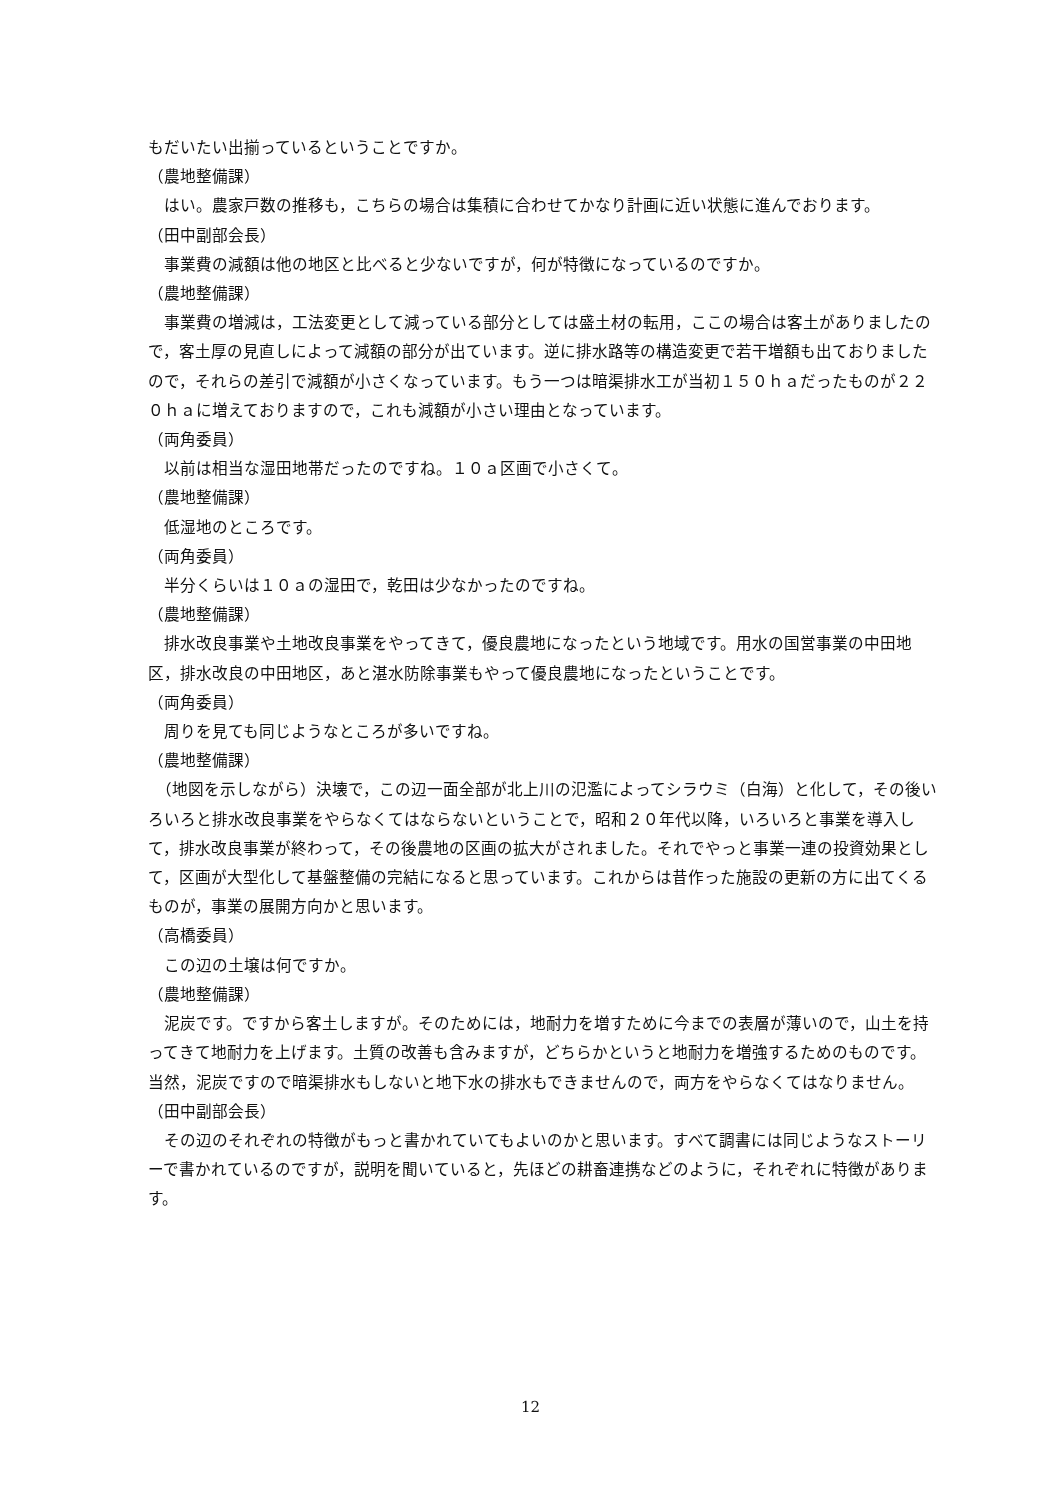もだいたい出揃っているということですか。
（農地整備課）
　はい。農家戸数の推移も，こちらの場合は集積に合わせてかなり計画に近い状態に進んでおります。
（田中副部会長）
　事業費の減額は他の地区と比べると少ないですが，何が特徴になっているのですか。
（農地整備課）
　事業費の増減は，工法変更として減っている部分としては盛土材の転用，ここの場合は客土がありましたので，客土厚の見直しによって減額の部分が出ています。逆に排水路等の構造変更で若干増額も出ておりましたので，それらの差引で減額が小さくなっています。もう一つは暗渠排水工が当初１５０ｈａだったものが２２０ｈａに増えておりますので，これも減額が小さい理由となっています。
（両角委員）
　以前は相当な湿田地帯だったのですね。１０ａ区画で小さくて。
（農地整備課）
　低湿地のところです。
（両角委員）
　半分くらいは１０ａの湿田で，乾田は少なかったのですね。
（農地整備課）
　排水改良事業や土地改良事業をやってきて，優良農地になったという地域です。用水の国営事業の中田地区，排水改良の中田地区，あと湛水防除事業もやって優良農地になったということです。
（両角委員）
　周りを見ても同じようなところが多いですね。
（農地整備課）
　（地図を示しながら）決壊で，この辺一面全部が北上川の氾濫によってシラウミ（白海）と化して，その後いろいろと排水改良事業をやらなくてはならないということで，昭和２０年代以降，いろいろと事業を導入して，排水改良事業が終わって，その後農地の区画の拡大がされました。それでやっと事業一連の投資効果として，区画が大型化して基盤整備の完結になると思っています。これからは昔作った施設の更新の方に出てくるものが，事業の展開方向かと思います。
（高橋委員）
　この辺の土壌は何ですか。
（農地整備課）
　泥炭です。ですから客土しますが。そのためには，地耐力を増すために今までの表層が薄いので，山土を持ってきて地耐力を上げます。土質の改善も含みますが，どちらかというと地耐力を増強するためのものです。当然，泥炭ですので暗渠排水もしないと地下水の排水もできませんので，両方をやらなくてはなりません。
（田中副部会長）
　その辺のそれぞれの特徴がもっと書かれていてもよいのかと思います。すべて調書には同じようなストーリーで書かれているのですが，説明を聞いていると，先ほどの耕畜連携などのように，それぞれに特徴があります。
12